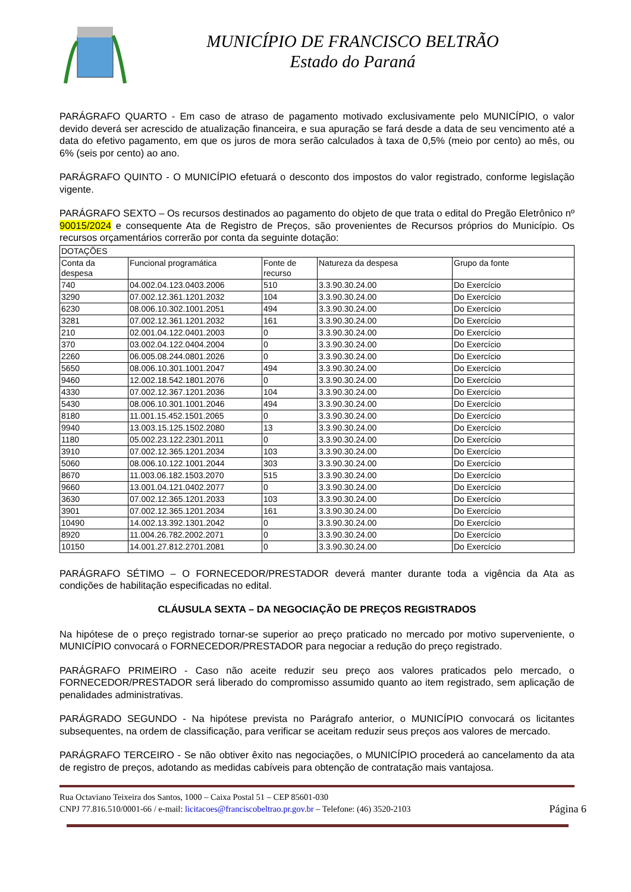MUNICÍPIO DE FRANCISCO BELTRÃO
Estado do Paraná
PARÁGRAFO QUARTO - Em caso de atraso de pagamento motivado exclusivamente pelo MUNICÍPIO, o valor devido deverá ser acrescido de atualização financeira, e sua apuração se fará desde a data de seu vencimento até a data do efetivo pagamento, em que os juros de mora serão calculados à taxa de 0,5% (meio por cento) ao mês, ou 6% (seis por cento) ao ano.
PARÁGRAFO QUINTO - O MUNICÍPIO efetuará o desconto dos impostos do valor registrado, conforme legislação vigente.
PARÁGRAFO SEXTO – Os recursos destinados ao pagamento do objeto de que trata o edital do Pregão Eletrônico nº 90015/2024 e consequente Ata de Registro de Preços, são provenientes de Recursos próprios do Município. Os recursos orçamentários correrão por conta da seguinte dotação:
| DOTAÇÕES | | | | |
| --- | --- | --- | --- | --- |
| Conta da despesa | Funcional programática | Fonte de recurso | Natureza da despesa | Grupo da fonte |
| 740 | 04.002.04.123.0403.2006 | 510 | 3.3.90.30.24.00 | Do Exercício |
| 3290 | 07.002.12.361.1201.2032 | 104 | 3.3.90.30.24.00 | Do Exercício |
| 6230 | 08.006.10.302.1001.2051 | 494 | 3.3.90.30.24.00 | Do Exercício |
| 3281 | 07.002.12.361.1201.2032 | 161 | 3.3.90.30.24.00 | Do Exercício |
| 210 | 02.001.04.122.0401.2003 | 0 | 3.3.90.30.24.00 | Do Exercício |
| 370 | 03.002.04.122.0404.2004 | 0 | 3.3.90.30.24.00 | Do Exercício |
| 2260 | 06.005.08.244.0801.2026 | 0 | 3.3.90.30.24.00 | Do Exercício |
| 5650 | 08.006.10.301.1001.2047 | 494 | 3.3.90.30.24.00 | Do Exercício |
| 9460 | 12.002.18.542.1801.2076 | 0 | 3.3.90.30.24.00 | Do Exercício |
| 4330 | 07.002.12.367.1201.2036 | 104 | 3.3.90.30.24.00 | Do Exercício |
| 5430 | 08.006.10.301.1001.2046 | 494 | 3.3.90.30.24.00 | Do Exercício |
| 8180 | 11.001.15.452.1501.2065 | 0 | 3.3.90.30.24.00 | Do Exercício |
| 9940 | 13.003.15.125.1502.2080 | 13 | 3.3.90.30.24.00 | Do Exercício |
| 1180 | 05.002.23.122.2301.2011 | 0 | 3.3.90.30.24.00 | Do Exercício |
| 3910 | 07.002.12.365.1201.2034 | 103 | 3.3.90.30.24.00 | Do Exercício |
| 5060 | 08.006.10.122.1001.2044 | 303 | 3.3.90.30.24.00 | Do Exercício |
| 8670 | 11.003.06.182.1503.2070 | 515 | 3.3.90.30.24.00 | Do Exercício |
| 9660 | 13.001.04.121.0402.2077 | 0 | 3.3.90.30.24.00 | Do Exercício |
| 3630 | 07.002.12.365.1201.2033 | 103 | 3.3.90.30.24.00 | Do Exercício |
| 3901 | 07.002.12.365.1201.2034 | 161 | 3.3.90.30.24.00 | Do Exercício |
| 10490 | 14.002.13.392.1301.2042 | 0 | 3.3.90.30.24.00 | Do Exercício |
| 8920 | 11.004.26.782.2002.2071 | 0 | 3.3.90.30.24.00 | Do Exercício |
| 10150 | 14.001.27.812.2701.2081 | 0 | 3.3.90.30.24.00 | Do Exercício |
PARÁGRAFO SÉTIMO – O FORNECEDOR/PRESTADOR deverá manter durante toda a vigência da Ata as condições de habilitação especificadas no edital.
CLÁUSULA SEXTA – DA NEGOCIAÇÃO DE PREÇOS REGISTRADOS
Na hipótese de o preço registrado tornar-se superior ao preço praticado no mercado por motivo superveniente, o MUNICÍPIO convocará o FORNECEDOR/PRESTADOR para negociar a redução do preço registrado.
PARÁGRAFO PRIMEIRO - Caso não aceite reduzir seu preço aos valores praticados pelo mercado, o FORNECEDOR/PRESTADOR será liberado do compromisso assumido quanto ao item registrado, sem aplicação de penalidades administrativas.
PARÁGRADO SEGUNDO - Na hipótese prevista no Parágrafo anterior, o MUNICÍPIO convocará os licitantes subsequentes, na ordem de classificação, para verificar se aceitam reduzir seus preços aos valores de mercado.
PARÁGRAFO TERCEIRO - Se não obtiver êxito nas negociações, o MUNICÍPIO procederá ao cancelamento da ata de registro de preços, adotando as medidas cabíveis para obtenção de contratação mais vantajosa.
Rua Octaviano Teixeira dos Santos, 1000 – Caixa Postal 51 – CEP 85601-030
CNPJ 77.816.510/0001-66 / e-mail: licitacoes@franciscobeltrao.pr.gov.br – Telefone: (46) 3520-2103 Página 6